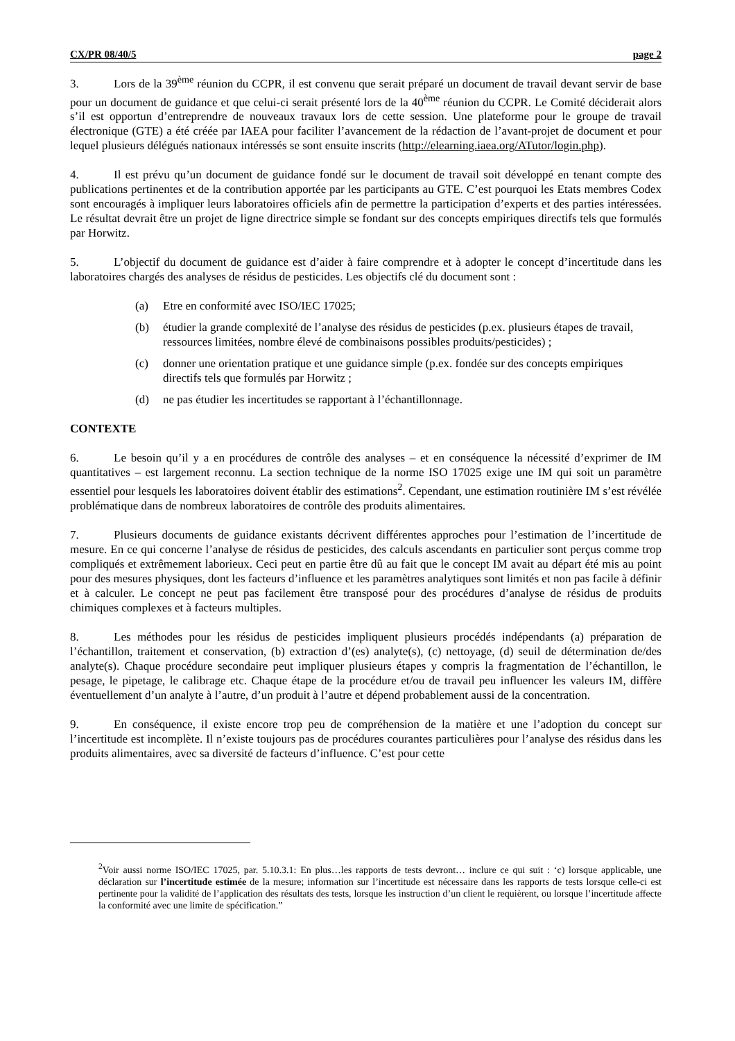CX/PR 08/40/5 page 2
3. Lors de la 39<sup>ème</sup> réunion du CCPR, il est convenu que serait préparé un document de travail devant servir de base pour un document de guidance et que celui-ci serait présenté lors de la 40<sup>ème</sup> réunion du CCPR. Le Comité déciderait alors s’il est opportun d’entreprendre de nouveaux travaux lors de cette session. Une plateforme pour le groupe de travail électronique (GTE) a été créée par IAEA pour faciliter l’avancement de la rédaction de l’avant-projet de document et pour lequel plusieurs délégués nationaux intéressés se sont ensuite inscrits (http://elearning.iaea.org/ATutor/login.php).
4. Il est prévu qu’un document de guidance fondé sur le document de travail soit développé en tenant compte des publications pertinentes et de la contribution apportée par les participants au GTE. C’est pourquoi les Etats membres Codex sont encouragés à impliquer leurs laboratoires officiels afin de permettre la participation d’experts et des parties intéressées. Le résultat devrait être un projet de ligne directrice simple se fondant sur des concepts empiriques directifs tels que formulés par Horwitz.
5. L’objectif du document de guidance est d’aider à faire comprendre et à adopter le concept d’incertitude dans les laboratoires chargés des analyses de résidus de pesticides. Les objectifs clé du document sont :
(a) Etre en conformité avec ISO/IEC 17025;
(b) étudier la grande complexité de l’analyse des résidus de pesticides (p.ex. plusieurs étapes de travail, ressources limitées, nombre élevé de combinaisons possibles produits/pesticides) ;
(c) donner une orientation pratique et une guidance simple (p.ex. fondée sur des concepts empiriques directifs tels que formulés par Horwitz ;
(d) ne pas étudier les incertitudes se rapportant à l’échantillonnage.
CONTEXTE
6. Le besoin qu’il y a en procédures de contrôle des analyses – et en conséquence la nécessité d’exprimer de IM quantitatives – est largement reconnu. La section technique de la norme ISO 17025 exige une IM qui soit un paramètre essentiel pour lesquels les laboratoires doivent établir des estimations<sup>2</sup>. Cependant, une estimation routinière IM s’est révélée problématique dans de nombreux laboratoires de contrôle des produits alimentaires.
7. Plusieurs documents de guidance existants décrivent différentes approches pour l’estimation de l’incertitude de mesure. En ce qui concerne l’analyse de résidus de pesticides, des calculs ascendants en particulier sont perçus comme trop compliqués et extrêmement laborieux. Ceci peut en partie être dû au fait que le concept IM avait au départ été mis au point pour des mesures physiques, dont les facteurs d’influence et les paramètres analytiques sont limités et non pas facile à définir et à calculer. Le concept ne peut pas facilement être transposé pour des procédures d’analyse de résidus de produits chimiques complexes et à facteurs multiples.
8. Les méthodes pour les résidus de pesticides impliquent plusieurs procédés indépendants (a) préparation de l’échantillon, traitement et conservation, (b) extraction d’(es) analyte(s), (c) nettoyage, (d) seuil de détermination de/des analyte(s). Chaque procédure secondaire peut impliquer plusieurs étapes y compris la fragmentation de l’échantillon, le pesage, le pipetage, le calibrage etc. Chaque étape de la procédure et/ou de travail peu influencer les valeurs IM, diffère éventuellement d’un analyte à l’autre, d’un produit à l’autre et dépend probablement aussi de la concentration.
9. En conséquence, il existe encore trop peu de compréhension de la matière et une l’adoption du concept sur l’incertitude est incomplète. Il n’existe toujours pas de procédures courantes particulières pour l’analyse des résidus dans les produits alimentaires, avec sa diversité de facteurs d’influence. C’est pour cette
<sup>2</sup> Voir aussi norme ISO/IEC 17025, par. 5.10.3.1: En plus…les rapports de tests devront… inclure ce qui suit : ‘c) lorsque applicable, une déclaration sur l’incertitude estimée de la mesure; information sur l’incertitude est nécessaire dans les rapports de tests lorsque celle-ci est pertinente pour la validité de l’application des résultats des tests, lorsque les instruction d’un client le requièrent, ou lorsque l’incertitude affecte la conformité avec une limite de spécification.”